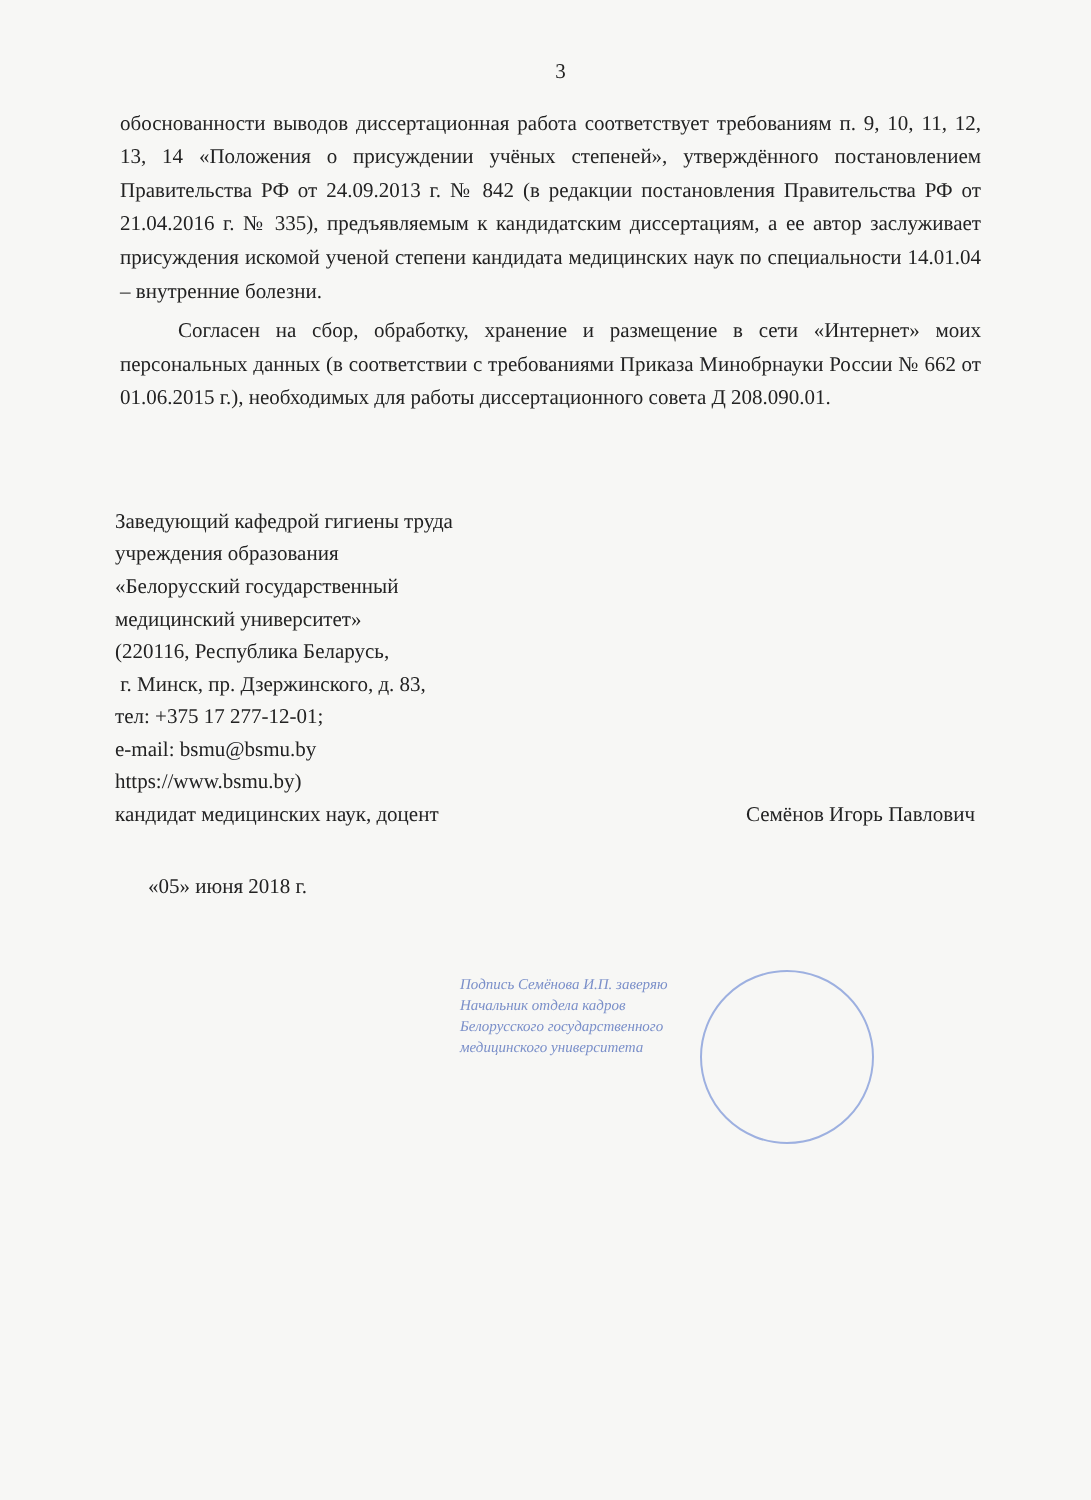3
обоснованности выводов диссертационная работа соответствует требованиям п. 9, 10, 11, 12, 13, 14 «Положения о присуждении учёных степеней», утверждённого постановлением Правительства РФ от 24.09.2013 г. № 842 (в редакции постановления Правительства РФ от 21.04.2016 г. № 335), предъявляемым к кандидатским диссертациям, а ее автор заслуживает присуждения искомой ученой степени кандидата медицинских наук по специальности 14.01.04 – внутренние болезни.
Согласен на сбор, обработку, хранение и размещение в сети «Интернет» моих персональных данных (в соответствии с требованиями Приказа Минобрнауки России № 662 от 01.06.2015 г.), необходимых для работы диссертационного совета Д 208.090.01.
Заведующий кафедрой гигиены труда
учреждения образования
«Белорусский государственный
медицинский университет»
(220116, Республика Беларусь,
г. Минск, пр. Дзержинского, д. 83,
тел: +375 17 277-12-01;
e-mail: bsmu@bsmu.by
https://www.bsmu.by)
кандидат медицинских наук, доцент Семёнов Игорь Павлович
«05» июня 2018 г.
Подпись Семёнова И.П. заверяю
Начальник отдела кадров
Белорусского государственного
медицинского университета